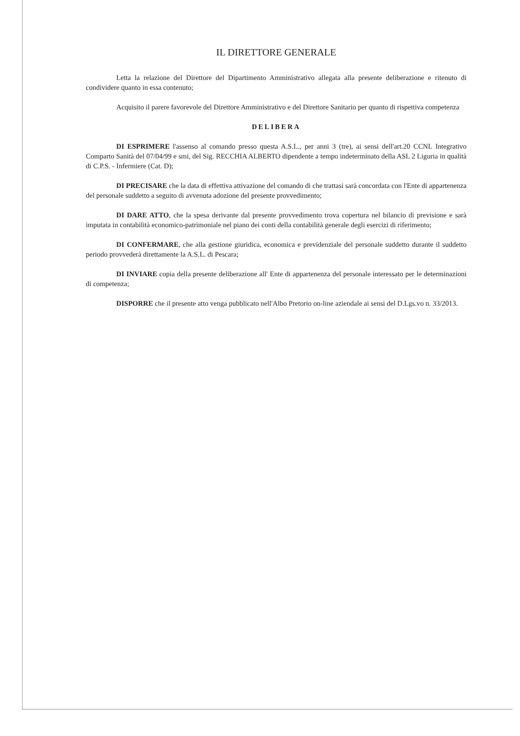IL DIRETTORE GENERALE
Letta la relazione del Direttore del Dipartimento Amministrativo allegata alla presente deliberazione e ritenuto di condividere quanto in essa contenuto;
Acquisito il parere favorevole del Direttore Amministrativo e del Direttore Sanitario per quanto di rispettiva competenza
DELIBERA
DI ESPRIMERE l'assenso al comando presso questa A.S.L., per anni 3 (tre), ai sensi dell'art.20 CCNL Integrativo Comparto Sanità del 07/04/99 e smi, del Sig. RECCHIA ALBERTO dipendente a tempo indeterminato della ASL 2 Liguria in qualità di C.P.S. - Infermiere (Cat. D);
DI PRECISARE che la data di effettiva attivazione del comando di che trattasi sarà concordata con l'Ente di appartenenza del personale suddetto a seguito di avvenuta adozione del presente provvedimento;
DI DARE ATTO, che la spesa derivante dal presente provvedimento trova copertura nel bilancio di previsione e sarà imputata in contabilità economico-patrimoniale nel piano dei conti della contabilità generale degli esercizi di riferimento;
DI CONFERMARE, che alla gestione giuridica, economica e previdenziale del personale suddetto durante il suddetto periodo provvederà direttamente la A.S.L. di Pescara;
DI INVIARE copia della presente deliberazione all' Ente di appartenenza del personale interessato per le determinazioni di competenza;
DISPORRE che il presente atto venga pubblicato nell'Albo Pretorio on-line aziendale ai sensi del D.Lgs.vo n. 33/2013.